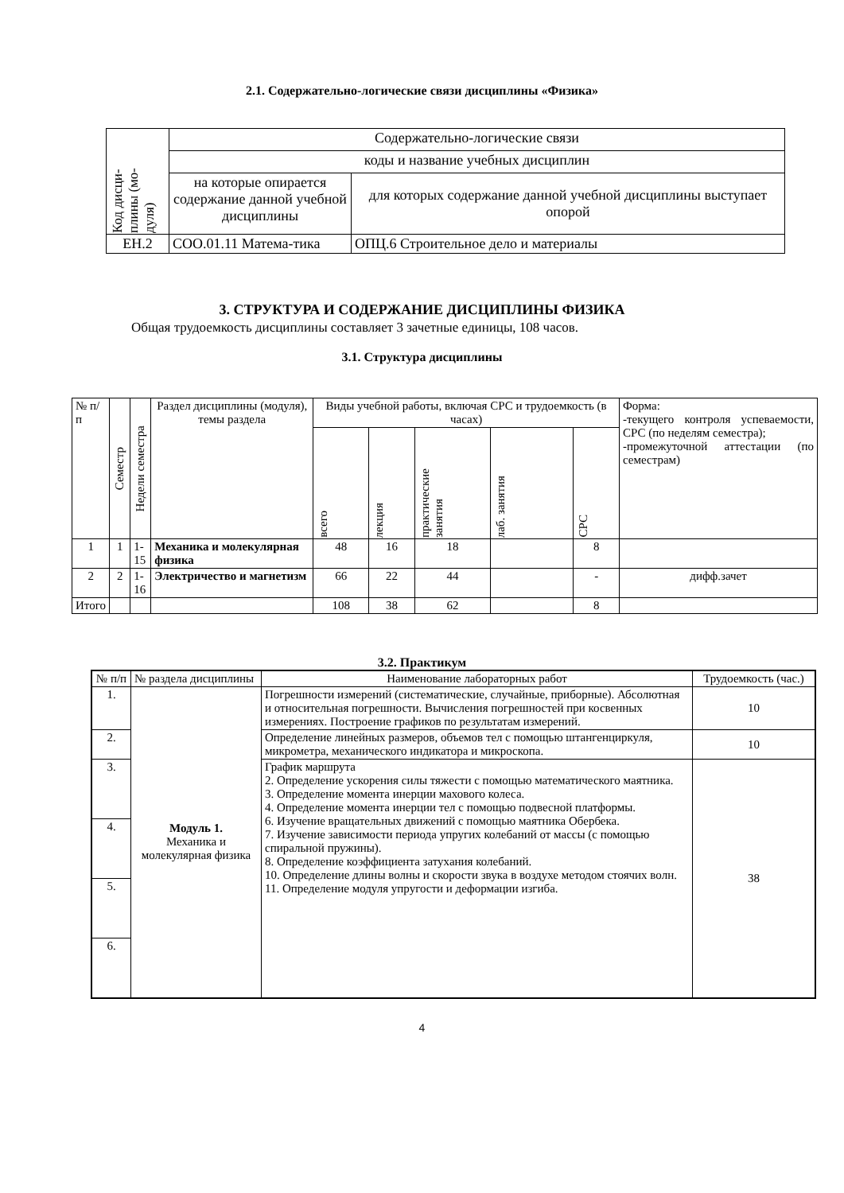2.1. Содержательно-логические связи дисциплины «Физика»
| Код дисци- плины (мо- дуля) | Содержательно-логические связи | |
| | коды и название учебных дисциплин | |
| | на которые опирается содержание данной учебной дисциплины | для которых содержание данной учебной дисциплины выступает опорой |
| ЕН.2 | СОО.01.11 Матема-тика | ОПЦ.6 Строительное дело и материалы |
3. СТРУКТУРА И СОДЕРЖАНИЕ ДИСЦИПЛИНЫ ФИЗИКА
Общая трудоемкость дисциплины составляет 3 зачетные единицы, 108 часов.
3.1. Структура дисциплины
| № п/п | Семестр | Недели семестра | Раздел дисциплины (модуля), темы раздела | Виды учебной работы, включая СРС и трудоемкость (в часах) | | | | | Форма: -текущего контроля успеваемости, СРС (по неделям семестра); -промежуточной аттестации (по семестрам) |
| | | | | всего | лекция | практические занятия | лаб. занятия | СРС | |
| 1 | 1 | 1- 15 | Механика и молекулярная физика | 48 | 16 | 18 | | 8 | |
| 2 | 2 | 1- 16 | Электричество и магнетизм | 66 | 22 | 44 | | - | дифф.зачет |
| Итого | | | | 108 | 38 | 62 | | 8 | |
3.2. Практикум
| № п/п | № раздела дисциплины | Наименование лабораторных работ | Трудоемкость (час.) |
| 1. | Модуль 1. Механика и молекулярная физика | Погрешности измерений (систематические, случайные, приборные). Абсолютная и относительная погрешности. Вычисления погрешностей при косвенных измерениях. Построение графиков по результатам измерений. | 10 |
| 2. | | Определение линейных размеров, объемов тел с помощью штангенциркуля, микрометра, механического индикатора и микроскопа. | 10 |
| 3. | | График маршрута 2. Определение ускорения силы тяжести с помощью математического маятника. 3. Определение момента инерции махового колеса. 4. Определение момента инерции тел с помощью подвесной платформы. 6. Изучение вращательных движений с помощью маятника Обербека. 7. Изучение зависимости периода упругих колебаний от массы (с помощью спиральной пружины). 8. Определение коэффициента затухания колебаний. 10. Определение длины волны и скорости звука в воздухе методом стоячих волн. 11. Определение модуля упругости и деформации изгиба. | 38 |
| 4. | | | |
| 5. | | | |
| 6. | | | |
4